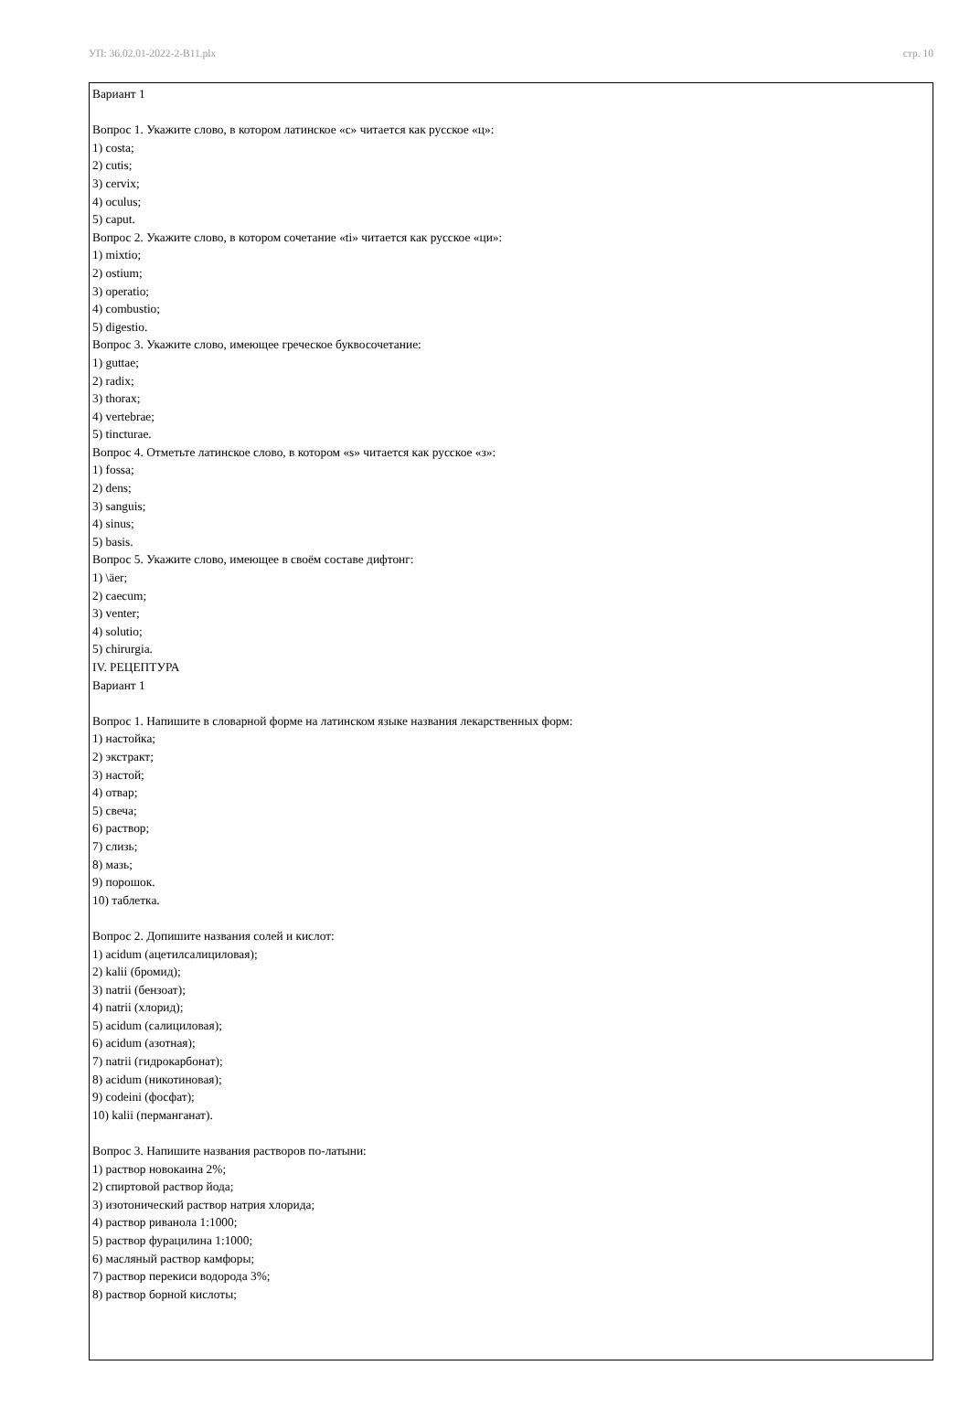УП: 36.02.01-2022-2-В11.plx стр. 10
Вариант 1
Вопрос 1. Укажите слово, в котором латинское «с» читается как русское «ц»:
1) costa;
2) cutis;
3) cervix;
4) oculus;
5) caput.
Вопрос 2. Укажите слово, в котором сочетание «ti» читается как русское «ци»:
1) mixtio;
2) ostium;
3) operatio;
4) combustio;
5) digestio.
Вопрос 3. Укажите слово, имеющее греческое буквосочетание:
1) guttae;
2) radix;
3) thorax;
4) vertebrae;
5) tincturae.
Вопрос 4. Отметьте латинское слово, в котором «s» читается как русское «з»:
1) fossa;
2) dens;
3) sanguis;
4) sinus;
5) basis.
Вопрос 5. Укажите слово, имеющее в своём составе дифтонг:
1) \äer;
2) caecum;
3) venter;
4) solutio;
5) chirurgia.
IV. РЕЦЕПТУРА
Вариант 1
Вопрос 1. Напишите в словарной форме на латинском языке названия лекарственных форм:
1) настойка;
2) экстракт;
3) настой;
4) отвар;
5) свеча;
6) раствор;
7) слизь;
8) мазь;
9) порошок.
10) таблетка.
Вопрос 2. Допишите названия солей и кислот:
1) acidum (ацетилсалициловая);
2) kalii (бромид);
3) natrii (бензоат);
4) natrii (хлорид);
5) acidum (салициловая);
6) acidum (азотная);
7) natrii (гидрокарбонат);
8) acidum (никотиновая);
9) codeini (фосфат);
10) kalii (перманганат).
Вопрос 3. Напишите названия растворов по-латыни:
1) раствор новокаина 2%;
2) спиртовой раствор йода;
3) изотонический раствор натрия хлорида;
4) раствор риванола 1:1000;
5) раствор фурацилина 1:1000;
6) масляный раствор камфоры;
7) раствор перекиси водорода 3%;
8) раствор борной кислоты;